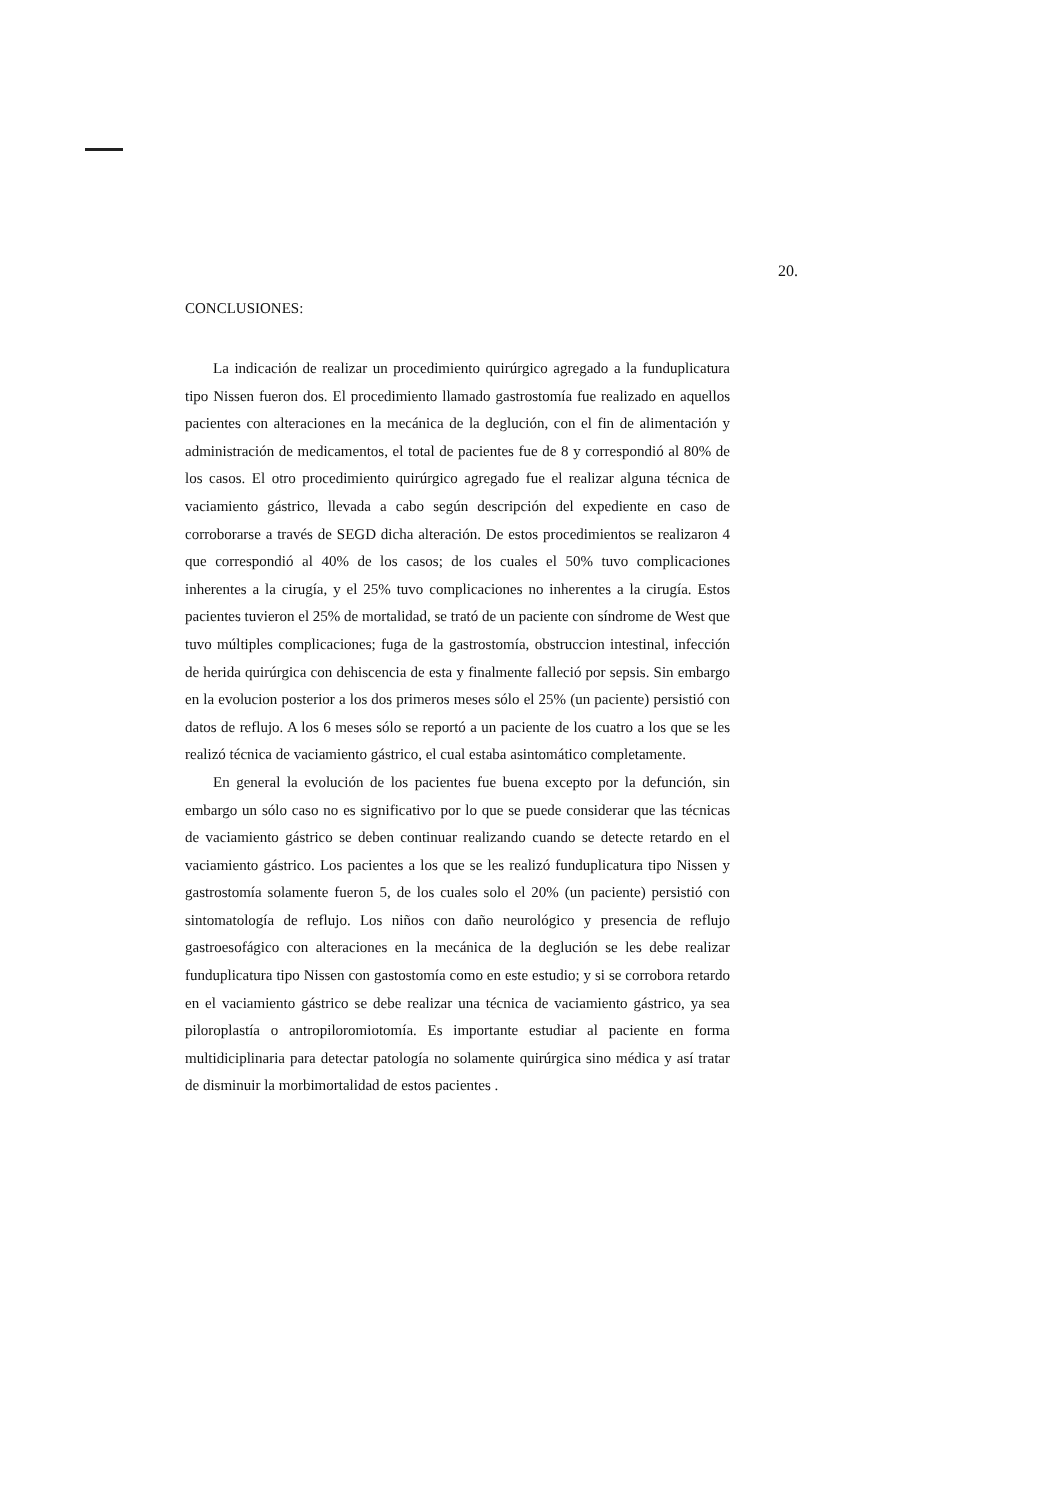20.
CONCLUSIONES:
La indicación de realizar un procedimiento quirúrgico agregado a la funduplicatura tipo Nissen fueron dos. El procedimiento llamado gastrostomía fue realizado en aquellos pacientes con alteraciones en la mecánica de la deglución, con el fin de alimentación y administración de medicamentos, el total de pacientes fue de 8 y correspondió al 80% de los casos. El otro procedimiento quirúrgico agregado fue el realizar alguna técnica de vaciamiento gástrico, llevada a cabo según descripción del expediente en caso de corroborarse a través de SEGD dicha alteración. De estos procedimientos se realizaron 4 que correspondió al 40% de los casos; de los cuales el 50% tuvo complicaciones inherentes a la cirugía, y el 25% tuvo complicaciones no inherentes a la cirugía. Estos pacientes tuvieron el 25% de mortalidad, se trató de un paciente con síndrome de West que tuvo múltiples complicaciones; fuga de la gastrostomía, obstruccion intestinal, infección de herida quirúrgica con dehiscencia de esta y finalmente falleció por sepsis. Sin embargo en la evolucion posterior a los dos primeros meses sólo el 25% (un paciente) persistió con datos de reflujo. A los 6 meses sólo se reportó a un paciente de los cuatro a los que se les realizó técnica de vaciamiento gástrico, el cual estaba asintomático completamente.
En general la evolución de los pacientes fue buena excepto por la defunción, sin embargo un sólo caso no es significativo por lo que se puede considerar que las técnicas de vaciamiento gástrico se deben continuar realizando cuando se detecte retardo en el vaciamiento gástrico. Los pacientes a los que se les realizó funduplicatura tipo Nissen y gastrostomía solamente fueron 5, de los cuales solo el 20% (un paciente) persistió con sintomatología de reflujo. Los niños con daño neurológico y presencia de reflujo gastroesofágico con alteraciones en la mecánica de la deglución se les debe realizar funduplicatura tipo Nissen con gastostomía como en este estudio; y si se corrobora retardo en el vaciamiento gástrico se debe realizar una técnica de vaciamiento gástrico, ya sea piloroplastía o antropiloromiotomía. Es importante estudiar al paciente en forma multidiciplinaria para detectar patología no solamente quirúrgica sino médica y así tratar de disminuir la morbimortalidad de estos pacientes .